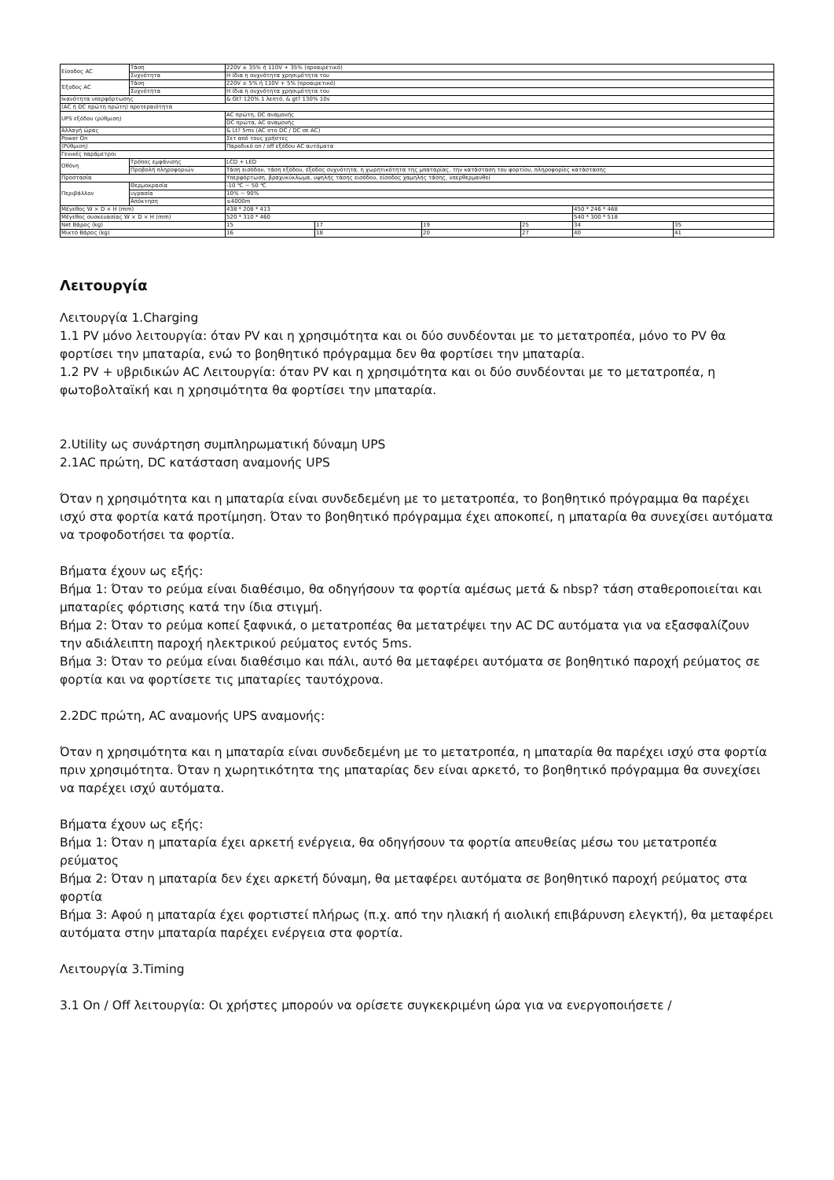| Είσοδος AC | Τάση | 220V ± 35% ή 110V + 35% (προαιρετικό) | | | | | |
| | Συχνότητα | Η ίδια η συχνότητα χρησιμότητα του | | | | | |
| Έξοδος AC | Τάση | 220V ± 5% ή 110V + 5% (προαιρετικό) | | | | | |
| | Συχνότητα | Η ίδια η συχνότητα χρησιμότητα του | | | | | |
| Ικανότητα υπερφόρτωσης | | & Gt? 120% 1 λεπτό, & gt? 130% 10s | | | | | |
| (AC ή DC πρώτη πρώτη) προτεραιότητα | | | | | | | |
| UPS εξόδου (ρύθμιση) | | AC πρώτη, DC αναμονής | | | | | |
| | | DC πρώτα, AC αναμονής | | | | | |
| Αλλαγή ώρας | | & Lt? 5ms (AC στο DC / DC σε AC) | | | | | |
| Power On | | Σετ από τους χρήστες | | | | | |
| (Ρύθμιση) | | Παροδικό on / off εξόδου AC αυτόματα | | | | | |
| Γενικές παράμετροι | | | | | | | |
| Οθόνη | Τρόπος εμφάνισης | LCD + LED | | | | | |
| | Προβολή πληροφοριών | Τάση εισόδου, τάση εξόδου, έξοδος συχνότητα, η χωρητικότητα της μπαταρίας, την κατάσταση του φορτίου, πληροφορίες κατάστασης | | | | | |
| Προστασία | | Υπερφόρτωση, βραχυκύκλωμα, υψηλής τάσης εισόδου, είσοδος χαμηλής τάσης, υπερθερμανθεί | | | | | |
| Περιβάλλον | Θερμοκρασία | -10 ℃ ~ 50 ℃ | | | | | |
| | υγρασία | 10% ~ 90% | | | | | |
| | Απόκτηση | ≤4000m | | | | | |
| Μέγεθος W × D × H (mm) | | 438 * 208 * 413 | | | | 450 * 246 * 468 | |
| Μέγεθος συσκευασίας W × D × H (mm) | | 520 * 310 * 460 | | | | 540 * 300 * 518 | |
| Net Βάρος (kg) | | 15 | 17 | 19 | 25 | 34 | 35 |
| Μικτό Βάρος (kg) | | 16 | 18 | 20 | 27 | 40 | 41 |
Λειτουργία
Λειτουργία 1.Charging
1.1 PV μόνο λειτουργία: όταν PV και η χρησιμότητα και οι δύο συνδέονται με το μετατροπέα, μόνο το PV θα φορτίσει την μπαταρία, ενώ το βοηθητικό πρόγραμμα δεν θα φορτίσει την μπαταρία.
1.2 PV + υβριδικών AC Λειτουργία: όταν PV και η χρησιμότητα και οι δύο συνδέονται με το μετατροπέα, η φωτοβολταϊκή και η χρησιμότητα θα φορτίσει την μπαταρία.
2.Utility ως συνάρτηση συμπληρωματική δύναμη UPS
2.1AC πρώτη, DC κατάσταση αναμονής UPS
Όταν η χρησιμότητα και η μπαταρία είναι συνδεδεμένη με το μετατροπέα, το βοηθητικό πρόγραμμα θα παρέχει ισχύ στα φορτία κατά προτίμηση. Όταν το βοηθητικό πρόγραμμα έχει αποκοπεί, η μπαταρία θα συνεχίσει αυτόματα να τροφοδοτήσει τα φορτία.
Βήματα έχουν ως εξής:
Βήμα 1: Όταν το ρεύμα είναι διαθέσιμο, θα οδηγήσουν τα φορτία αμέσως μετά & nbsp? τάση σταθεροποιείται και μπαταρίες φόρτισης κατά την ίδια στιγμή.
Βήμα 2: Όταν το ρεύμα κοπεί ξαφνικά, ο μετατροπέας θα μετατρέψει την AC DC αυτόματα για να εξασφαλίζουν την αδιάλειπτη παροχή ηλεκτρικού ρεύματος εντός 5ms.
Βήμα 3: Όταν το ρεύμα είναι διαθέσιμο και πάλι, αυτό θα μεταφέρει αυτόματα σε βοηθητικό παροχή ρεύματος σε φορτία και να φορτίσετε τις μπαταρίες ταυτόχρονα.
2.2DC πρώτη, AC αναμονής UPS αναμονής:
Όταν η χρησιμότητα και η μπαταρία είναι συνδεδεμένη με το μετατροπέα, η μπαταρία θα παρέχει ισχύ στα φορτία πριν χρησιμότητα. Όταν η χωρητικότητα της μπαταρίας δεν είναι αρκετό, το βοηθητικό πρόγραμμα θα συνεχίσει να παρέχει ισχύ αυτόματα.
Βήματα έχουν ως εξής:
Βήμα 1: Όταν η μπαταρία έχει αρκετή ενέργεια, θα οδηγήσουν τα φορτία απευθείας μέσω του μετατροπέα ρεύματος
Βήμα 2: Όταν η μπαταρία δεν έχει αρκετή δύναμη, θα μεταφέρει αυτόματα σε βοηθητικό παροχή ρεύματος στα φορτία
Βήμα 3: Αφού η μπαταρία έχει φορτιστεί πλήρως (π.χ. από την ηλιακή ή αιολική επιβάρυνση ελεγκτή), θα μεταφέρει αυτόματα στην μπαταρία παρέχει ενέργεια στα φορτία.
Λειτουργία 3.Timing
3.1 On / Off λειτουργία: Οι χρήστες μπορούν να ορίσετε συγκεκριμένη ώρα για να ενεργοποιήσετε /